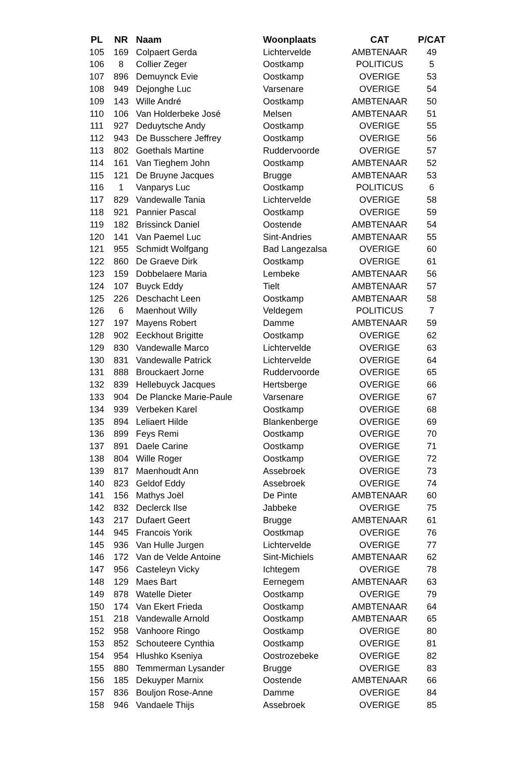| PL | NR | Naam | Woonplaats | CAT | P/CAT |
| --- | --- | --- | --- | --- | --- |
| 105 | 169 | Colpaert Gerda | Lichtervelde | AMBTENAAR | 49 |
| 106 | 8 | Collier Zeger | Oostkamp | POLITICUS | 5 |
| 107 | 896 | Demuynck Evie | Oostkamp | OVERIGE | 53 |
| 108 | 949 | Dejonghe Luc | Varsenare | OVERIGE | 54 |
| 109 | 143 | Wille André | Oostkamp | AMBTENAAR | 50 |
| 110 | 106 | Van Holderbeke José | Melsen | AMBTENAAR | 51 |
| 111 | 927 | Deduytsche Andy | Oostkamp | OVERIGE | 55 |
| 112 | 943 | De Busschere Jeffrey | Oostkamp | OVERIGE | 56 |
| 113 | 802 | Goethals Martine | Ruddervoorde | OVERIGE | 57 |
| 114 | 161 | Van Tieghem John | Oostkamp | AMBTENAAR | 52 |
| 115 | 121 | De Bruyne Jacques | Brugge | AMBTENAAR | 53 |
| 116 | 1 | Vanparys Luc | Oostkamp | POLITICUS | 6 |
| 117 | 829 | Vandewalle Tania | Lichtervelde | OVERIGE | 58 |
| 118 | 921 | Pannier Pascal | Oostkamp | OVERIGE | 59 |
| 119 | 182 | Brissinck Daniel | Oostende | AMBTENAAR | 54 |
| 120 | 141 | Van Paemel Luc | Sint-Andries | AMBTENAAR | 55 |
| 121 | 955 | Schmidt Wolfgang | Bad Langezalsa | OVERIGE | 60 |
| 122 | 860 | De Graeve Dirk | Oostkamp | OVERIGE | 61 |
| 123 | 159 | Dobbelaere Maria | Lembeke | AMBTENAAR | 56 |
| 124 | 107 | Buyck Eddy | Tielt | AMBTENAAR | 57 |
| 125 | 226 | Deschacht Leen | Oostkamp | AMBTENAAR | 58 |
| 126 | 6 | Maenhout Willy | Veldegem | POLITICUS | 7 |
| 127 | 197 | Mayens Robert | Damme | AMBTENAAR | 59 |
| 128 | 902 | Eeckhout Brigitte | Oostkamp | OVERIGE | 62 |
| 129 | 830 | Vandewalle Marco | Lichtervelde | OVERIGE | 63 |
| 130 | 831 | Vandewalle Patrick | Lichtervelde | OVERIGE | 64 |
| 131 | 888 | Brouckaert Jorne | Ruddervoorde | OVERIGE | 65 |
| 132 | 839 | Hellebuyck Jacques | Hertsberge | OVERIGE | 66 |
| 133 | 904 | De Plancke Marie-Paule | Varsenare | OVERIGE | 67 |
| 134 | 939 | Verbeken Karel | Oostkamp | OVERIGE | 68 |
| 135 | 894 | Leliaert Hilde | Blankenberge | OVERIGE | 69 |
| 136 | 899 | Feys Remi | Oostkamp | OVERIGE | 70 |
| 137 | 891 | Daele Carine | Oostkamp | OVERIGE | 71 |
| 138 | 804 | Wille Roger | Oostkamp | OVERIGE | 72 |
| 139 | 817 | Maenhoudt Ann | Assebroek | OVERIGE | 73 |
| 140 | 823 | Geldof Eddy | Assebroek | OVERIGE | 74 |
| 141 | 156 | Mathys Joël | De Pinte | AMBTENAAR | 60 |
| 142 | 832 | Declerck Ilse | Jabbeke | OVERIGE | 75 |
| 143 | 217 | Dufaert Geert | Brugge | AMBTENAAR | 61 |
| 144 | 945 | Francois Yorik | Oostkmap | OVERIGE | 76 |
| 145 | 936 | Van Hulle Jurgen | Lichtervelde | OVERIGE | 77 |
| 146 | 172 | Van de Velde Antoine | Sint-Michiels | AMBTENAAR | 62 |
| 147 | 956 | Casteleyn Vicky | Ichtegem | OVERIGE | 78 |
| 148 | 129 | Maes Bart | Eernegem | AMBTENAAR | 63 |
| 149 | 878 | Watelle Dieter | Oostkamp | OVERIGE | 79 |
| 150 | 174 | Van Ekert Frieda | Oostkamp | AMBTENAAR | 64 |
| 151 | 218 | Vandewalle Arnold | Oostkamp | AMBTENAAR | 65 |
| 152 | 958 | Vanhoore Ringo | Oostkamp | OVERIGE | 80 |
| 153 | 852 | Schouteere Cynthia | Oostkamp | OVERIGE | 81 |
| 154 | 954 | Hlushko Kseniya | Oostrozebeke | OVERIGE | 82 |
| 155 | 880 | Temmerman Lysander | Brugge | OVERIGE | 83 |
| 156 | 185 | Dekuyper Marnix | Oostende | AMBTENAAR | 66 |
| 157 | 836 | Bouljon Rose-Anne | Damme | OVERIGE | 84 |
| 158 | 946 | Vandaele Thijs | Assebroek | OVERIGE | 85 |